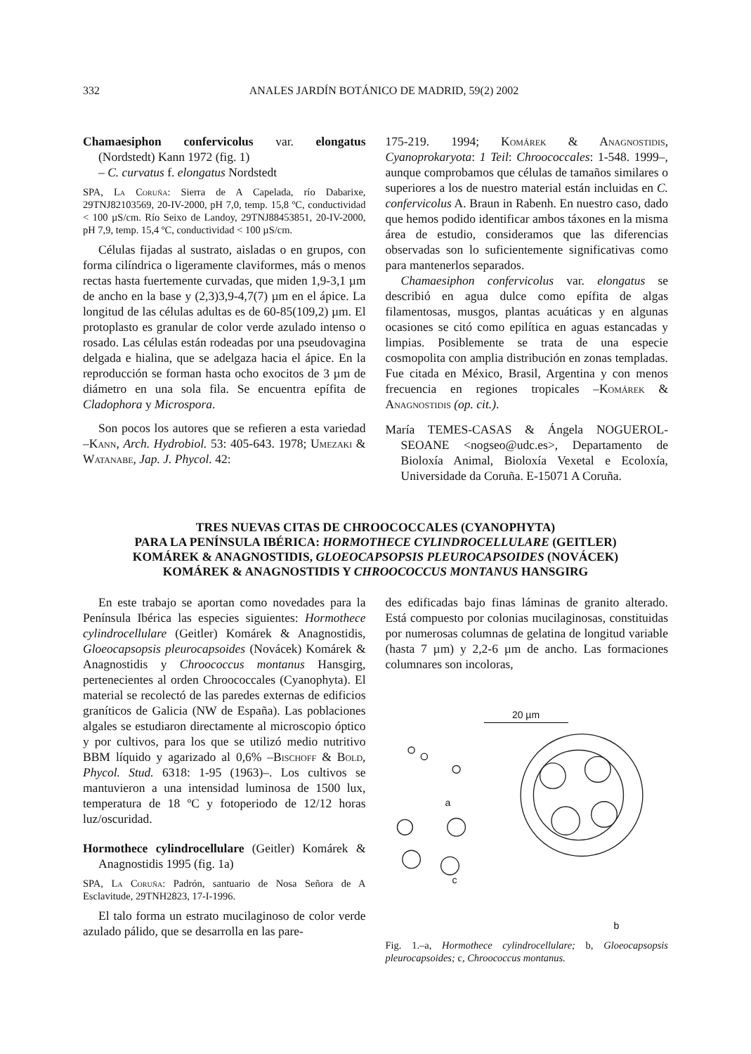332 ANALES JARDÍN BOTÁNICO DE MADRID, 59(2) 2002
Chamaesiphon confervicolus var. elongatus (Nordstedt) Kann 1972 (fig. 1)
– C. curvatus f. elongatus Nordstedt
SPA, La Coruña: Sierra de A Capelada, río Dabarixe, 29TNJ82103569, 20-IV-2000, pH 7,0, temp. 15,8 ºC, conductividad < 100 µS/cm. Río Seixo de Landoy, 29TNJ88453851, 20-IV-2000, pH 7,9, temp. 15,4 ºC, conductividad < 100 µS/cm.
Células fijadas al sustrato, aisladas o en grupos, con forma cilíndrica o ligeramente claviformes, más o menos rectas hasta fuertemente curvadas, que miden 1,9-3,1 µm de ancho en la base y (2,3)3,9-4,7(7) µm en el ápice. La longitud de las células adultas es de 60-85(109,2) µm. El protoplasto es granular de color verde azulado intenso o rosado. Las células están rodeadas por una pseudovagina delgada e hialina, que se adelgaza hacia el ápice. En la reproducción se forman hasta ocho exocitos de 3 µm de diámetro en una sola fila. Se encuentra epífita de Cladophora y Microspora.
Son pocos los autores que se refieren a esta variedad –Kann, Arch. Hydrobiol. 53: 405-643. 1978; Umezaki & Watanabe, Jap. J. Phycol. 42:
175-219. 1994; Komárek & Anagnostidis, Cyanoprokaryota: 1 Teil: Chroococcales: 1-548. 1999–, aunque comprobamos que células de tamaños similares o superiores a los de nuestro material están incluidas en C. confervicolus A. Braun in Rabenh. En nuestro caso, dado que hemos podido identificar ambos táxones en la misma área de estudio, consideramos que las diferencias observadas son lo suficientemente significativas como para mantenerlos separados.
Chamaesiphon confervicolus var. elongatus se describió en agua dulce como epífita de algas filamentosas, musgos, plantas acuáticas y en algunas ocasiones se citó como epilítica en aguas estancadas y limpias. Posiblemente se trata de una especie cosmopolita con amplia distribución en zonas templadas. Fue citada en México, Brasil, Argentina y con menos frecuencia en regiones tropicales –Komárek & Anagnostidis (op. cit.).
María TEMES-CASAS & Ángela NOGUEROL-SEOANE <nogseo@udc.es>, Departamento de Bioloxía Animal, Bioloxía Vexetal e Ecoloxía, Universidade da Coruña. E-15071 A Coruña.
TRES NUEVAS CITAS DE CHROOCOCCALES (CYANOPHYTA)
PARA LA PENÍNSULA IBÉRICA: HORMOTHECE CYLINDROCELLULARE (GEITLER)
KOMÁREK & ANAGNOSTIDIS, GLOEOCAPSOPSIS PLEUROCAPSOIDES (NOVÁCEK)
KOMÁREK & ANAGNOSTIDIS Y CHROOCOCCUS MONTANUS HANSGIRG
En este trabajo se aportan como novedades para la Península Ibérica las especies siguientes: Hormothece cylindrocellulare (Geitler) Komárek & Anagnostidis, Gloeocapsopsis pleurocapsoides (Novácek) Komárek & Anagnostidis y Chroococcus montanus Hansgirg, pertenecientes al orden Chroococcales (Cyanophyta). El material se recolectó de las paredes externas de edificios graníticos de Galicia (NW de España). Las poblaciones algales se estudiaron directamente al microscopio óptico y por cultivos, para los que se utilizó medio nutritivo BBM líquido y agarizado al 0,6% –Bischoff & Bold, Phycol. Stud. 6318: 1-95 (1963)–. Los cultivos se mantuvieron a una intensidad luminosa de 1500 lux, temperatura de 18 ºC y fotoperiodo de 12/12 horas luz/oscuridad.
Hormothece cylindrocellulare (Geitler) Komárek & Anagnostidis 1995 (fig. 1a)
SPA, La Coruña: Padrón, santuario de Nosa Señora de A Esclavitude, 29TNH2823, 17-I-1996.
El talo forma un estrato mucilaginoso de color verde azulado pálido, que se desarrolla en las pare-
des edificadas bajo finas láminas de granito alterado. Está compuesto por colonias mucilaginosas, constituidas por numerosas columnas de gelatina de longitud variable (hasta 7 µm) y 2,2-6 µm de ancho. Las formaciones columnares son incoloras,
20 µm
a
c
b
Fig. 1.–a, Hormothece cylindrocellulare; b, Gloeocapsopsis pleurocapsoides; c, Chroococcus montanus.